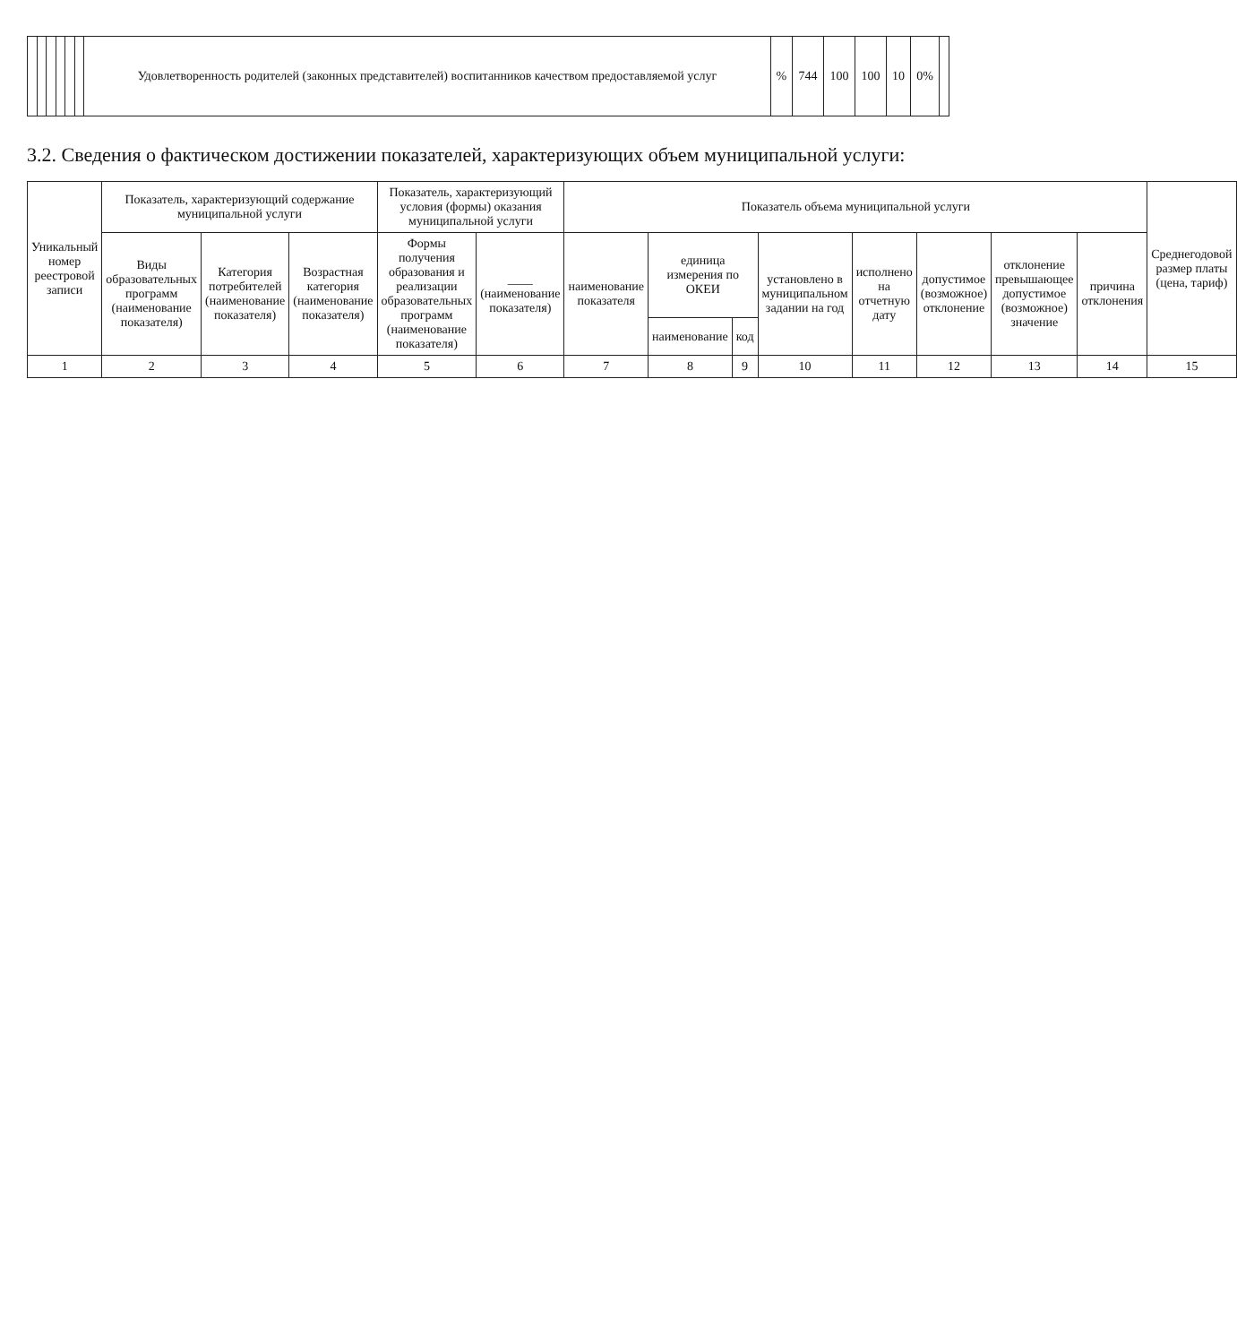| | | | | | | Удовлетворенность родителей (законных представителей) воспитанников качеством предоставляемой услуг | % | 744 | 100 | 100 | 10 | 0% | |
3.2. Сведения о фактическом достижении показателей, характеризующих объем муниципальной услуги:
| Уникальный номер реестровой записи | Показатель, характеризующий содержание муниципальной услуги | | | Показатель, характеризующий условия (формы) оказания муниципальной услуги | | Показатель объема муниципальной услуги | | | | | | | | Среднегодовой размер платы (цена, тариф) |
| --- | --- | --- | --- | --- | --- | --- | --- | --- | --- | --- | --- | --- | --- | --- |
| | Виды образовательных программ (наименование показателя) | Категория потребителей (наименование показателя) | Возрастная категория (наименование показателя) | Формы получения образования и реализации образовательных программ (наименование показателя) | ____ (наименование показателя) | наименование показателя | единица измерения по ОКЕИ | | установлено в муниципальном задании на год | исполнено на отчетную дату | допустимое (возможное) отклонение | отклонение превышающее допустимое (возможное) значение | причина отклонения | |
| | | | | | | | наименование | код | | | | | | |
| 1 | 2 | 3 | 4 | 5 | 6 | 7 | 8 | 9 | 10 | 11 | 12 | 13 | 14 | 15 |